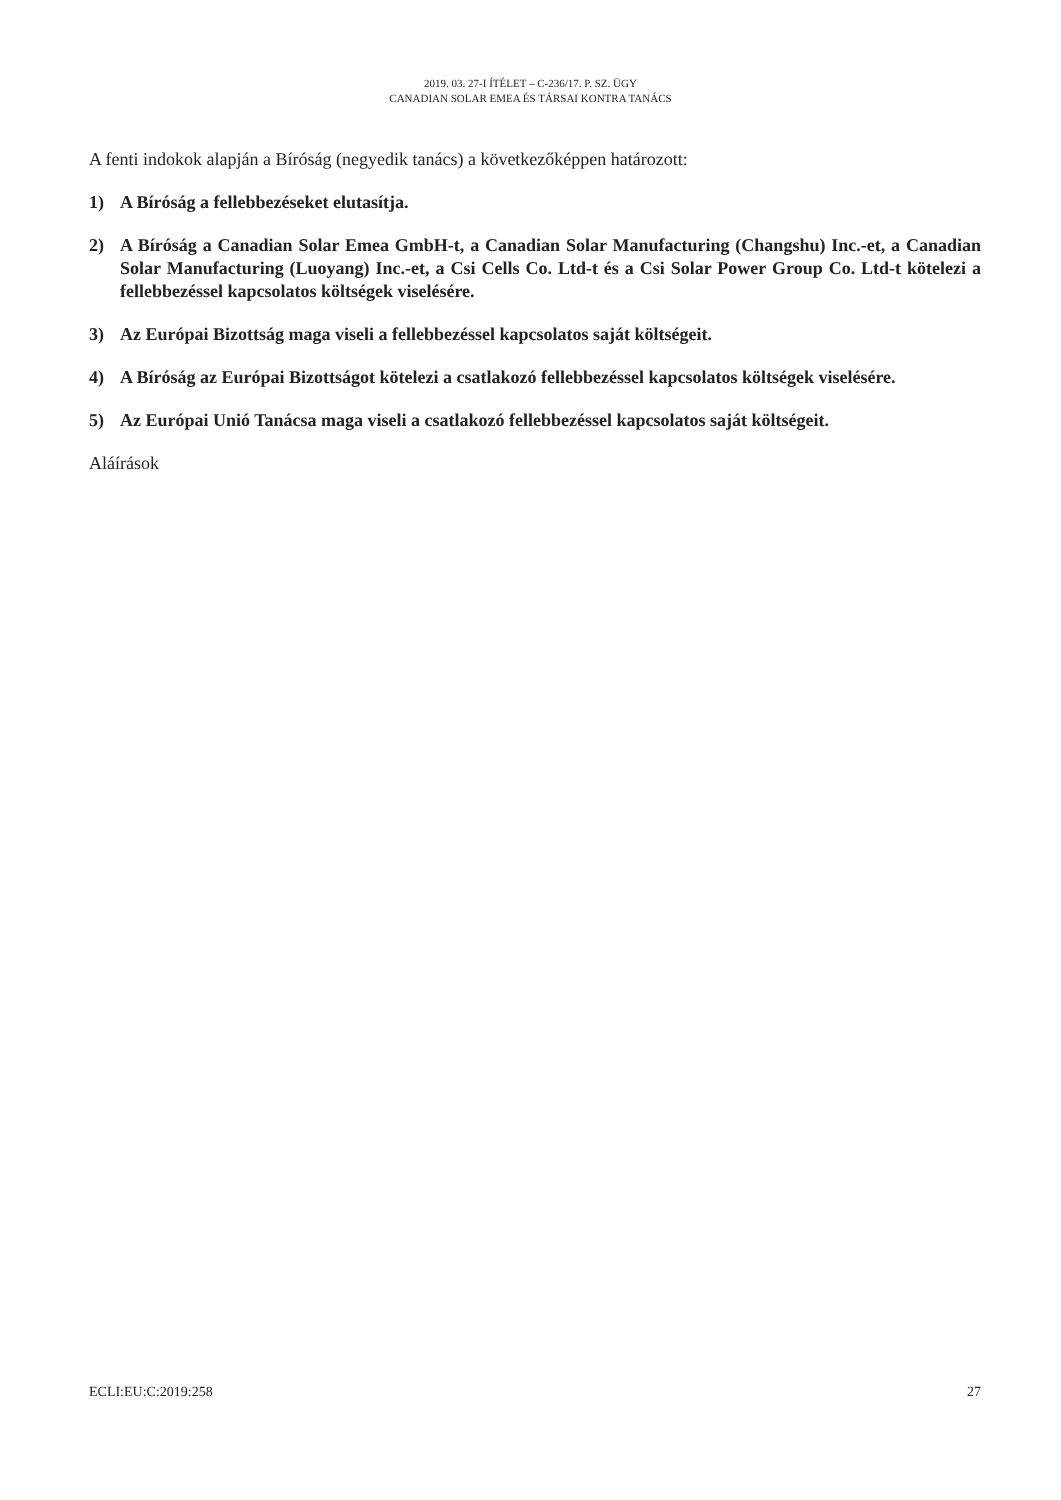2019. 03. 27-I ÍTÉLET – C-236/17. P. SZ. ÜGY
CANADIAN SOLAR EMEA ÉS TÁRSAI KONTRA TANÁCS
A fenti indokok alapján a Bíróság (negyedik tanács) a következőképpen határozott:
1) A Bíróság a fellebbezéseket elutasítja.
2) A Bíróság a Canadian Solar Emea GmbH-t, a Canadian Solar Manufacturing (Changshu) Inc.-et, a Canadian Solar Manufacturing (Luoyang) Inc.-et, a Csi Cells Co. Ltd-t és a Csi Solar Power Group Co. Ltd-t kötelezi a fellebbezéssel kapcsolatos költségek viselésére.
3) Az Európai Bizottság maga viseli a fellebbezéssel kapcsolatos saját költségeit.
4) A Bíróság az Európai Bizottságot kötelezi a csatlakozó fellebbezéssel kapcsolatos költségek viselésére.
5) Az Európai Unió Tanácsa maga viseli a csatlakozó fellebbezéssel kapcsolatos saját költségeit.
Aláírások
ECLI:EU:C:2019:258 27